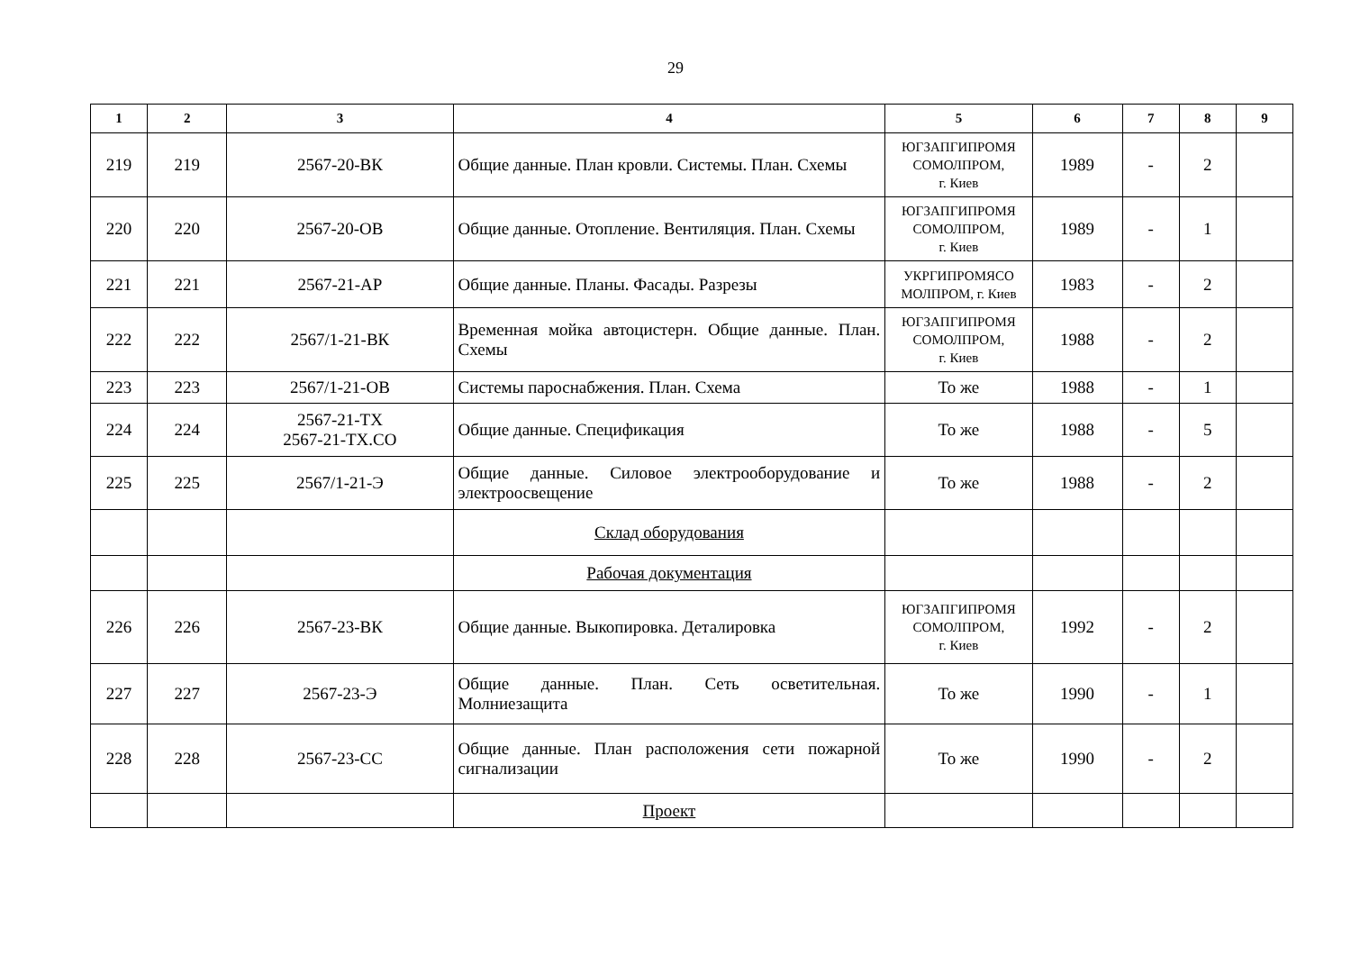29
| 1 | 2 | 3 | 4 | 5 | 6 | 7 | 8 | 9 |
| --- | --- | --- | --- | --- | --- | --- | --- | --- |
| 219 | 219 | 2567-20-ВК | Общие данные. План кровли. Системы. План. Схемы | ЮГЗАПГИПРОМЯ СОМОЛПРОМ, г. Киев | 1989 | - | 2 | |
| 220 | 220 | 2567-20-ОВ | Общие данные. Отопление. Вентиляция. План. Схемы | ЮГЗАПГИПРОМЯ СОМОЛПРОМ, г. Киев | 1989 | - | 1 | |
| 221 | 221 | 2567-21-АР | Общие данные. Планы. Фасады. Разрезы | УКРГИПРОМЯСО МОЛПРОМ, г. Киев | 1983 | - | 2 | |
| 222 | 222 | 2567/1-21-ВК | Временная мойка автоцистерн. Общие данные. План. Схемы | ЮГЗАПГИПРОМЯ СОМОЛПРОМ, г. Киев | 1988 | - | 2 | |
| 223 | 223 | 2567/1-21-ОВ | Системы пароснабжения. План. Схема | То же | 1988 | - | 1 | |
| 224 | 224 | 2567-21-ТХ 2567-21-ТХ.СО | Общие данные. Спецификация | То же | 1988 | - | 5 | |
| 225 | 225 | 2567/1-21-Э | Общие данные. Силовое электрооборудование и электроосвещение | То же | 1988 | - | 2 | |
| | | | Склад оборудования | | | | | |
| | | | Рабочая документация | | | | | |
| 226 | 226 | 2567-23-ВК | Общие данные. Выкопировка. Деталировка | ЮГЗАПГИПРОМЯ СОМОЛПРОМ, г. Киев | 1992 | - | 2 | |
| 227 | 227 | 2567-23-Э | Общие данные. План. Сеть осветительная. Молниезащита | То же | 1990 | - | 1 | |
| 228 | 228 | 2567-23-СС | Общие данные. План расположения сети пожарной сигнализации | То же | 1990 | - | 2 | |
| | | | Проект | | | | | |